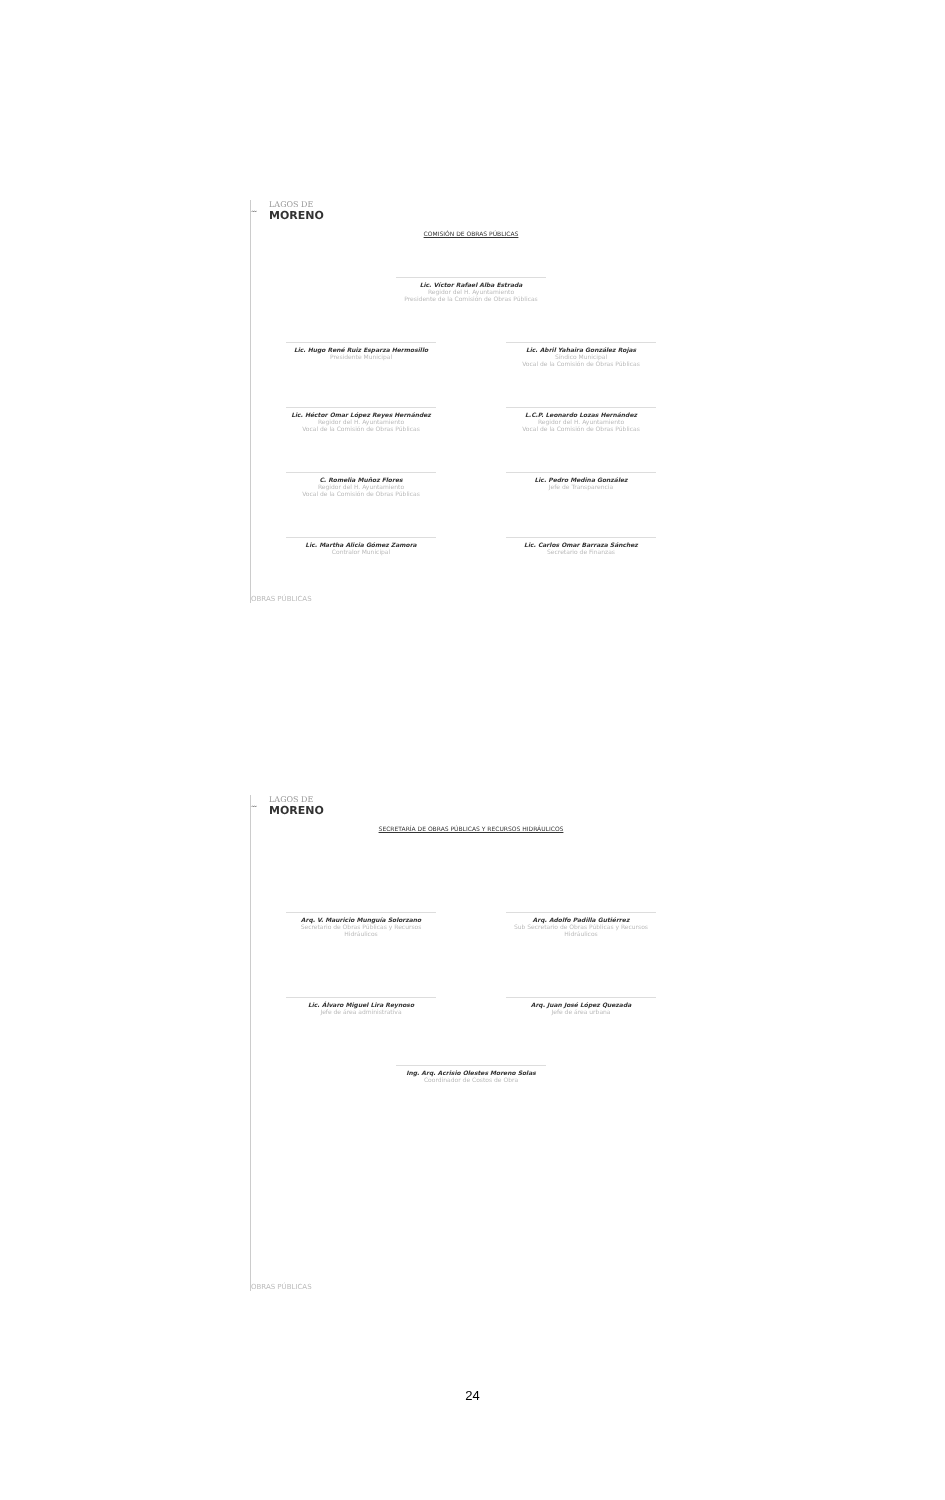〰
LAGOS DE
MORENO
COMISIÓN DE OBRAS PÚBLICAS
Lic. Víctor Rafael Alba Estrada
Regidor del H. Ayuntamiento
Presidente de la Comisión de Obras Públicas
Lic. Hugo René Ruiz Esparza Hermosillo
Presidente Municipal
Lic. Abril Yahaira González Rojas
Síndico Municipal
Vocal de la Comisión de Obras Públicas
Lic. Héctor Omar López Reyes Hernández
Regidor del H. Ayuntamiento
Vocal de la Comisión de Obras Públicas
L.C.P. Leonardo Lozas Hernández
Regidor del H. Ayuntamiento
Vocal de la Comisión de Obras Públicas
C. Romelia Muñoz Flores
Regidor del H. Ayuntamiento
Vocal de la Comisión de Obras Públicas
Lic. Pedro Medina González
Jefe de Transparencia
Lic. Martha Alicia Gómez Zamora
Contralor Municipal
Lic. Carlos Omar Barraza Sánchez
Secretario de Finanzas
OBRAS PÚBLICAS
〰
LAGOS DE
MORENO
SECRETARÍA DE OBRAS PÚBLICAS Y RECURSOS HIDRÁULICOS
Arq. V. Mauricio Munguía Solorzano
Secretario de Obras Públicas y Recursos Hidráulicos
Arq. Adolfo Padilla Gutiérrez
Sub Secretario de Obras Públicas y Recursos Hidráulicos
Lic. Álvaro Miguel Lira Reynoso
Jefe de área administrativa
Arq. Juan José López Quezada
Jefe de área urbana
Ing. Arq. Acrisio Olestes Moreno Solas
Coordinador de Costos de Obra
OBRAS PÚBLICAS
24